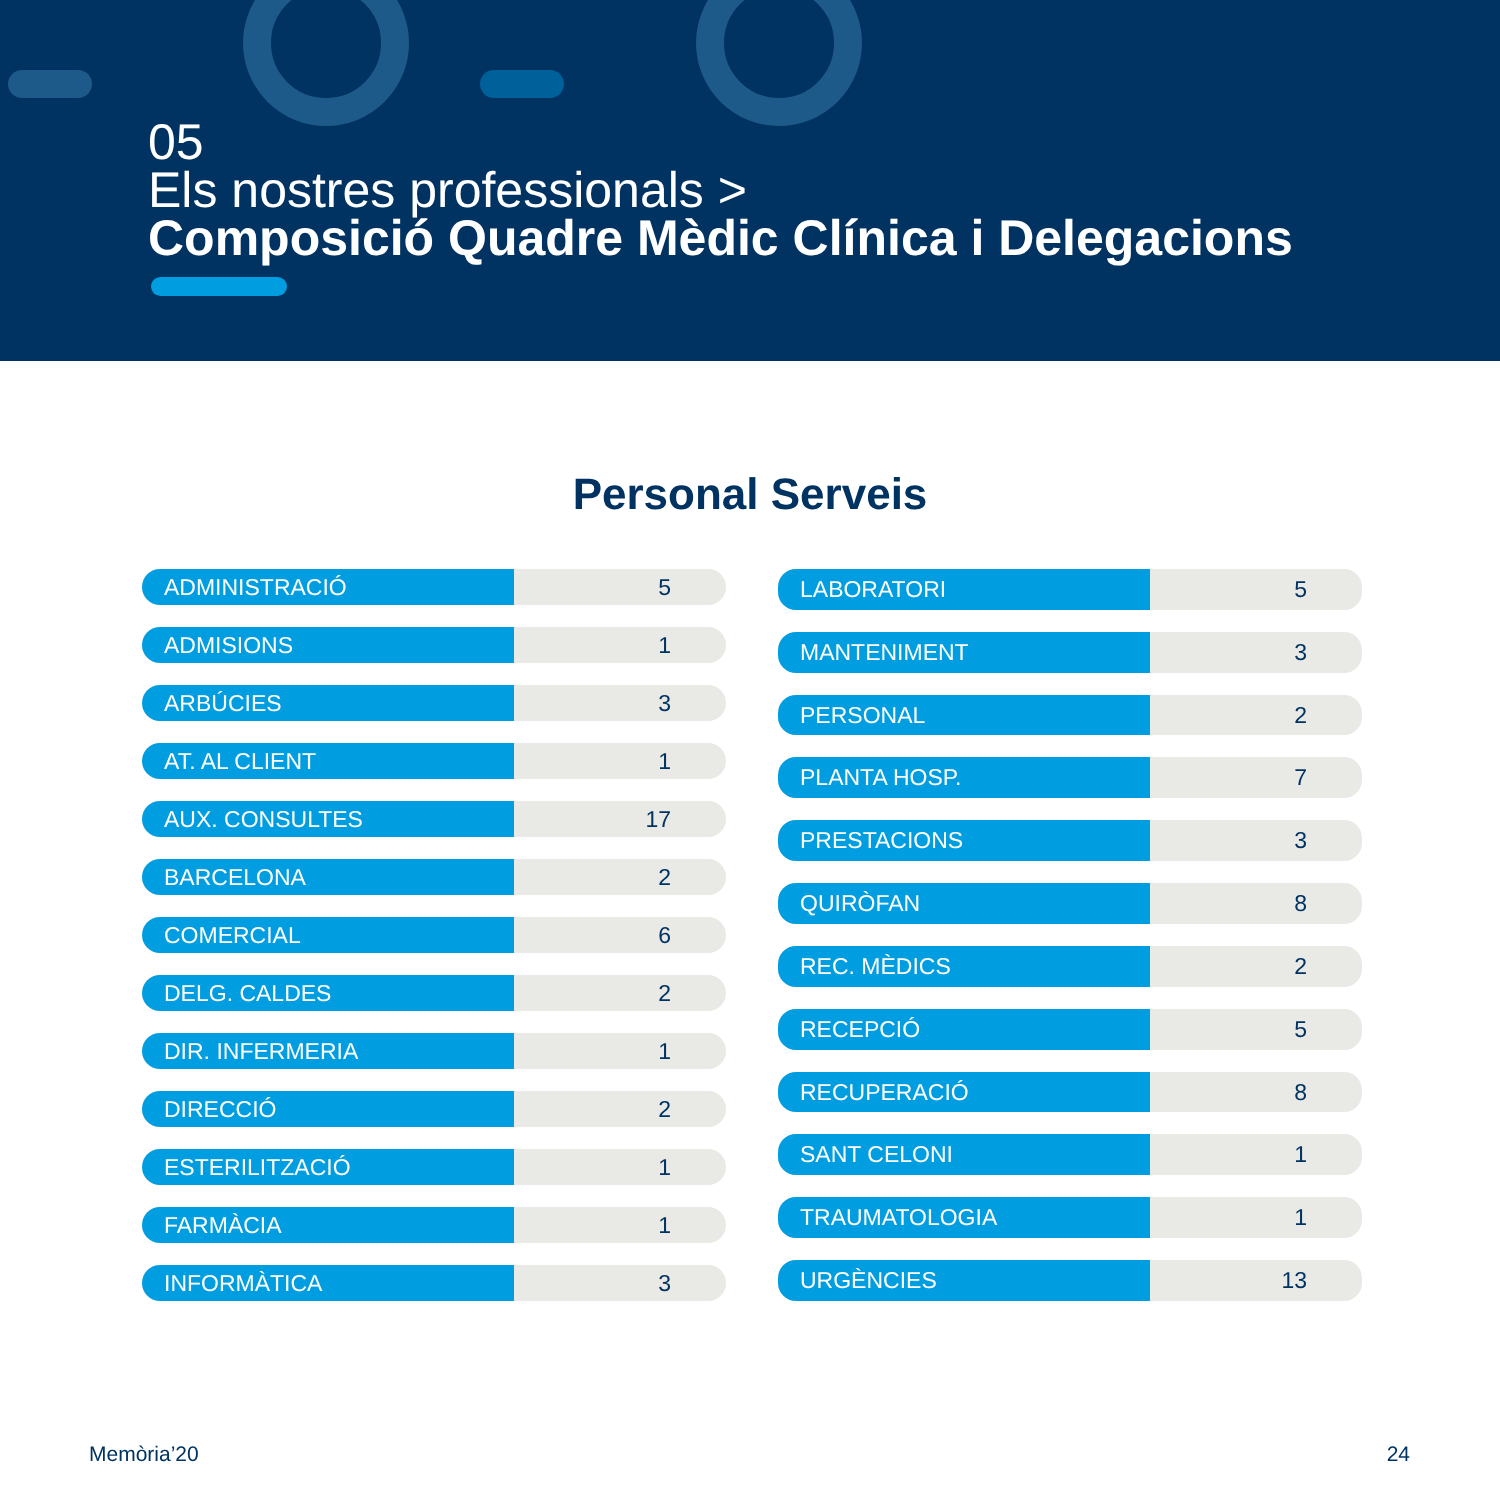05
Els nostres professionals >
Composició Quadre Mèdic Clínica i Delegacions
Personal Serveis
| ADMINISTRACIÓ | 5 |
| ADMISIONS | 1 |
| ARBÚCIES | 3 |
| AT. AL CLIENT | 1 |
| AUX. CONSULTES | 17 |
| BARCELONA | 2 |
| COMERCIAL | 6 |
| DELG. CALDES | 2 |
| DIR. INFERMERIA | 1 |
| DIRECCIÓ | 2 |
| ESTERILITZACIÓ | 1 |
| FARMÀCIA | 1 |
| INFORMÀTICA | 3 |
| LABORATORI | 5 |
| MANTENIMENT | 3 |
| PERSONAL | 2 |
| PLANTA HOSP. | 7 |
| PRESTACIONS | 3 |
| QUIRÒFAN | 8 |
| REC. MÈDICS | 2 |
| RECEPCIÓ | 5 |
| RECUPERACIÓ | 8 |
| SANT CELONI | 1 |
| TRAUMATOLOGIA | 1 |
| URGÈNCIES | 13 |
Memòria’20 24